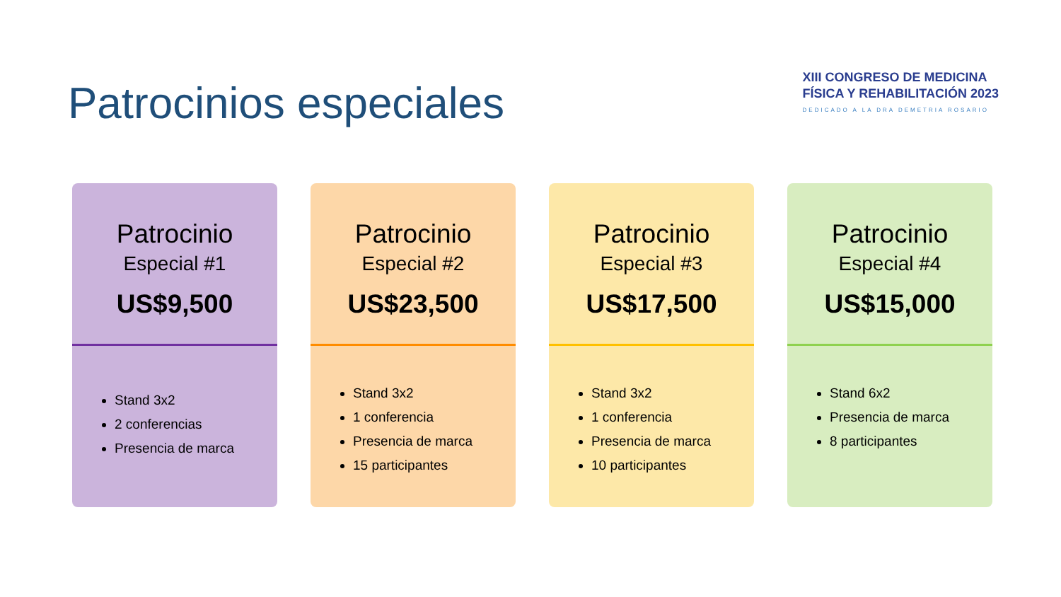Patrocinios especiales
XIII CONGRESO DE MEDICINA
FÍSICA Y REHABILITACIÓN 2023
DEDICADO A LA DRA DEMETRIA ROSARIO
Patrocinio
Especial #1
US$9,500
Stand 3x2
2 conferencias
Presencia de marca
Patrocinio
Especial #2
US$23,500
Stand 3x2
1 conferencia
Presencia de marca
15 participantes
Patrocinio
Especial #3
US$17,500
Stand 3x2
1 conferencia
Presencia de marca
10 participantes
Patrocinio
Especial #4
US$15,000
Stand 6x2
Presencia de marca
8 participantes